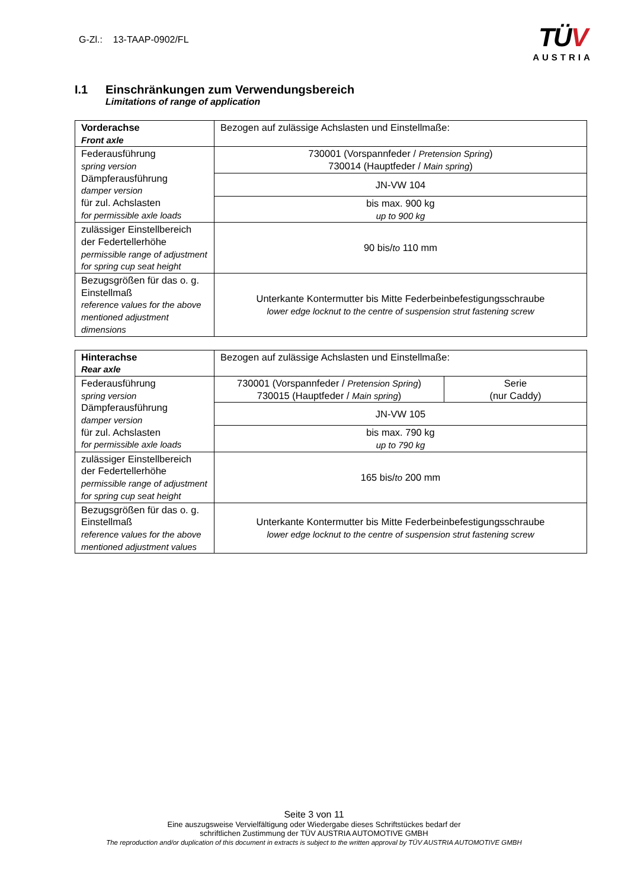G-Zl.: 13-TAAP-0902/FL
TÜV
AUSTRIA
I.1 Einschränkungen zum Verwendungsbereich
Limitations of range of application
| Vorderachse Front axle | Bezogen auf zulässige Achslasten und Einstellmaße: |
| Federausführung spring version Dämpferausführung damper version für zul. Achslasten for permissible axle loads | 730001 (Vorspannfeder / Pretension Spring ) 730014 (Hauptfeder / Main spring ) |
| | JN-VW 104 |
| | bis max. 900 kg up to 900 kg |
| zulässiger Einstellbereich der Federtellerhöhe permissible range of adjustment for spring cup seat height | 90 bis/ to 110 mm |
| Bezugsgrößen für das o. g. Einstellmaß reference values for the above mentioned adjustment dimensions | Unterkante Kontermutter bis Mitte Federbeinbefestigungsschraube lower edge locknut to the centre of suspension strut fastening screw |
| Hinterachse Rear axle | Bezogen auf zulässige Achslasten und Einstellmaße: | |
| Federausführung spring version Dämpferausführung damper version für zul. Achslasten for permissible axle loads | 730001 (Vorspannfeder / Pretension Spring ) 730015 (Hauptfeder / Main spring ) | Serie (nur Caddy) |
| | JN-VW 105 | |
| | bis max. 790 kg up to 790 kg | |
| zulässiger Einstellbereich der Federtellerhöhe permissible range of adjustment for spring cup seat height | 165 bis/ to 200 mm | |
| Bezugsgrößen für das o. g. Einstellmaß reference values for the above mentioned adjustment values | Unterkante Kontermutter bis Mitte Federbeinbefestigungsschraube lower edge locknut to the centre of suspension strut fastening screw | |
Seite 3 von 11
Eine auszugsweise Vervielfältigung oder Wiedergabe dieses Schriftstückes bedarf der
schriftlichen Zustimmung der TÜV AUSTRIA AUTOMOTIVE GMBH
The reproduction and/or duplication of this document in extracts is subject to the written approval by TÜV AUSTRIA AUTOMOTIVE GMBH